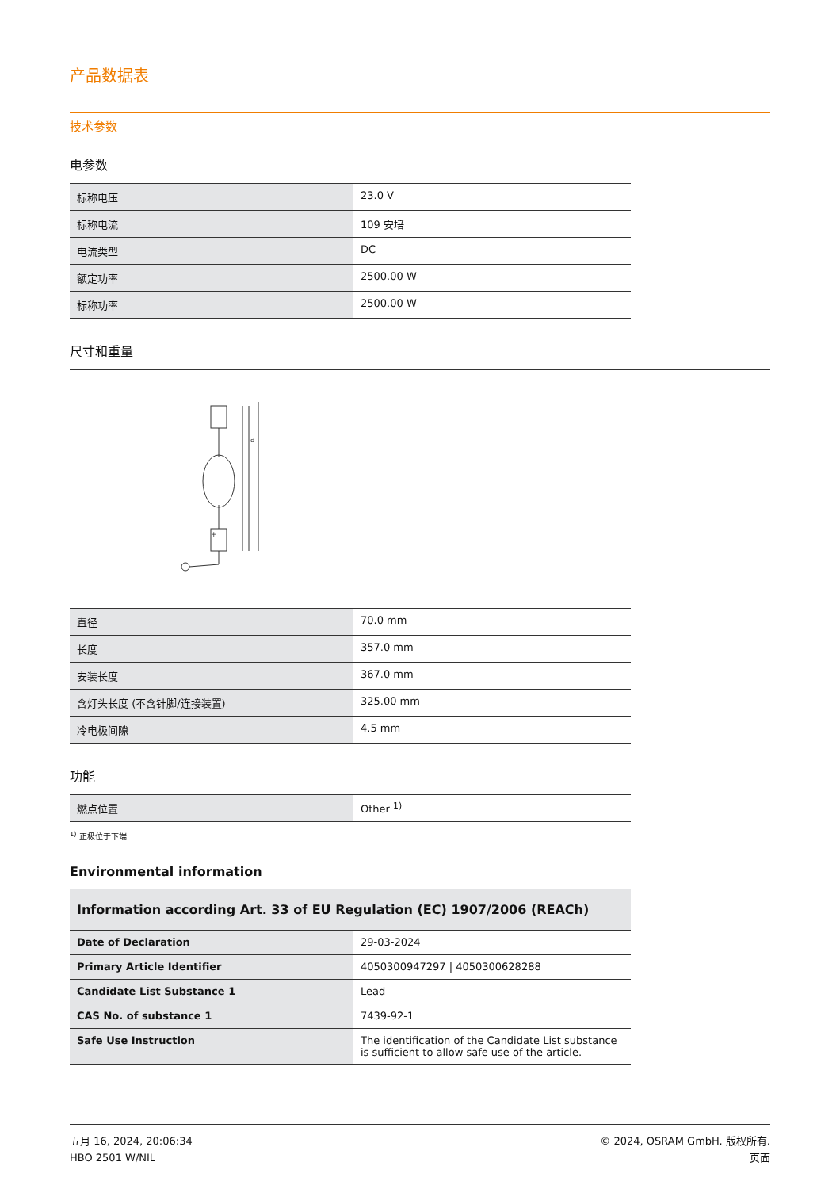产品数据表
技术参数
电参数
| 标称电压 | 23.0 V |
| 标称电流 | 109 安培 |
| 电流类型 | DC |
| 额定功率 | 2500.00 W |
| 标称功率 | 2500.00 W |
尺寸和重量
+
a
| 直径 | 70.0 mm |
| 长度 | 357.0 mm |
| 安装长度 | 367.0 mm |
| 含灯头长度 (不含针脚/连接装置) | 325.00 mm |
| 冷电极间隙 | 4.5 mm |
功能
| 燃点位置 | Other <sup>1)</sup> |
<sup>1)</sup> 正极位于下端
Environmental information
| Information according Art. 33 of EU Regulation (EC) 1907/2006 (REACh) | |
| Date of Declaration | 29-03-2024 |
| Primary Article Identifier | 4050300947297 / 4050300628288 |
| Candidate List Substance 1 | Lead |
| CAS No. of substance 1 | 7439-92-1 |
| Safe Use Instruction | The identification of the Candidate List substance is sufficient to allow safe use of the article. |
五月 16, 2024, 20:06:34
HBO 2501 W/NIL
© 2024, OSRAM GmbH. 版权所有.
页面